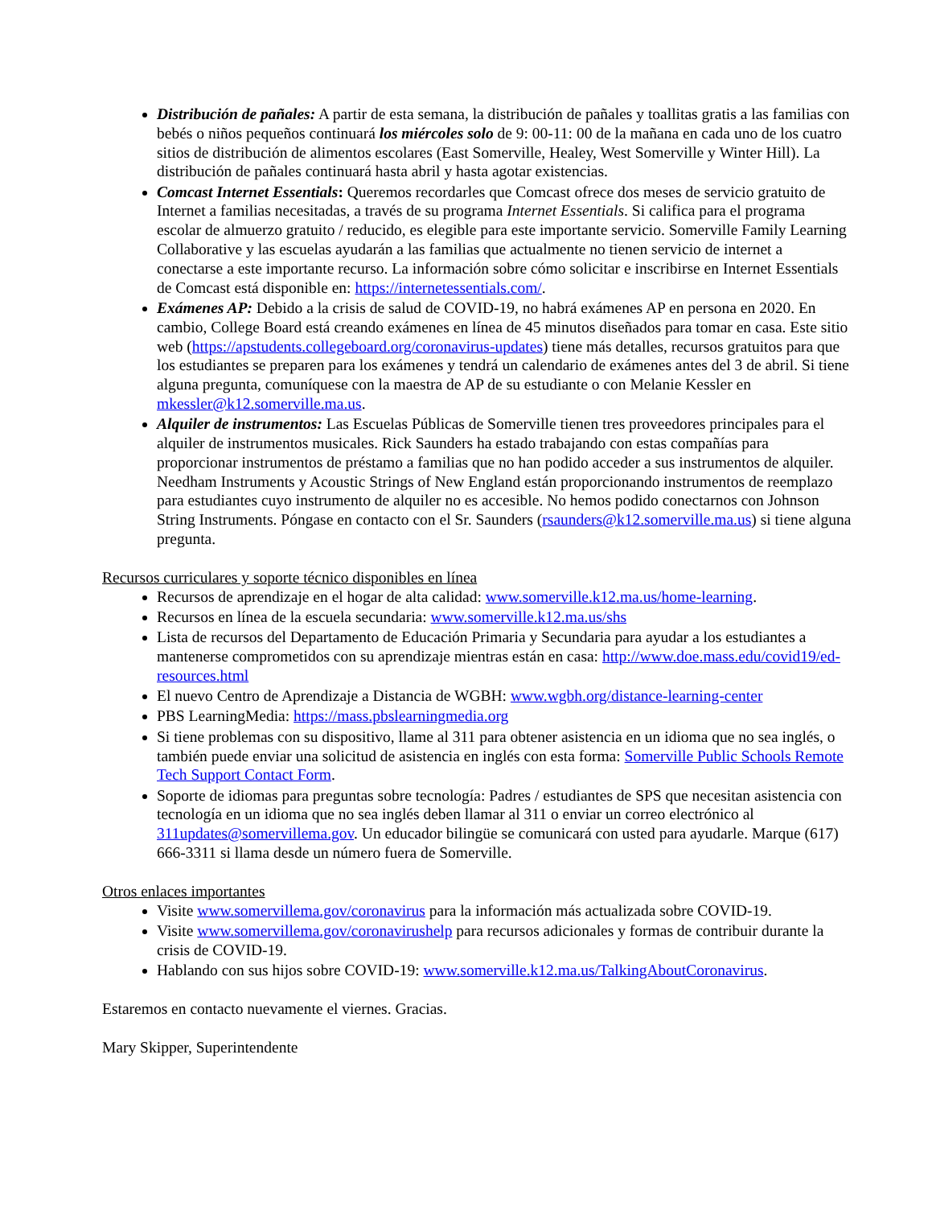Distribución de pañales: A partir de esta semana, la distribución de pañales y toallitas gratis a las familias con bebés o niños pequeños continuará los miércoles solo de 9: 00-11: 00 de la mañana en cada uno de los cuatro sitios de distribución de alimentos escolares (East Somerville, Healey, West Somerville y Winter Hill). La distribución de pañales continuará hasta abril y hasta agotar existencias.
Comcast Internet Essentials: Queremos recordarles que Comcast ofrece dos meses de servicio gratuito de Internet a familias necesitadas, a través de su programa Internet Essentials. Si califica para el programa escolar de almuerzo gratuito / reducido, es elegible para este importante servicio. Somerville Family Learning Collaborative y las escuelas ayudarán a las familias que actualmente no tienen servicio de internet a conectarse a este importante recurso. La información sobre cómo solicitar e inscribirse en Internet Essentials de Comcast está disponible en: https://internetessentials.com/.
Exámenes AP: Debido a la crisis de salud de COVID-19, no habrá exámenes AP en persona en 2020. En cambio, College Board está creando exámenes en línea de 45 minutos diseñados para tomar en casa. Este sitio web (https://apstudents.collegeboard.org/coronavirus-updates) tiene más detalles, recursos gratuitos para que los estudiantes se preparen para los exámenes y tendrá un calendario de exámenes antes del 3 de abril. Si tiene alguna pregunta, comuníquese con la maestra de AP de su estudiante o con Melanie Kessler en mkessler@k12.somerville.ma.us.
Alquiler de instrumentos: Las Escuelas Públicas de Somerville tienen tres proveedores principales para el alquiler de instrumentos musicales. Rick Saunders ha estado trabajando con estas compañías para proporcionar instrumentos de préstamo a familias que no han podido acceder a sus instrumentos de alquiler. Needham Instruments y Acoustic Strings of New England están proporcionando instrumentos de reemplazo para estudiantes cuyo instrumento de alquiler no es accesible. No hemos podido conectarnos con Johnson String Instruments. Póngase en contacto con el Sr. Saunders (rsaunders@k12.somerville.ma.us) si tiene alguna pregunta.
Recursos curriculares y soporte técnico disponibles en línea
Recursos de aprendizaje en el hogar de alta calidad: www.somerville.k12.ma.us/home-learning.
Recursos en línea de la escuela secundaria: www.somerville.k12.ma.us/shs
Lista de recursos del Departamento de Educación Primaria y Secundaria para ayudar a los estudiantes a mantenerse comprometidos con su aprendizaje mientras están en casa: http://www.doe.mass.edu/covid19/ed-resources.html
El nuevo Centro de Aprendizaje a Distancia de WGBH: www.wgbh.org/distance-learning-center
PBS LearningMedia: https://mass.pbslearningmedia.org
Si tiene problemas con su dispositivo, llame al 311 para obtener asistencia en un idioma que no sea inglés, o también puede enviar una solicitud de asistencia en inglés con esta forma: Somerville Public Schools Remote Tech Support Contact Form.
Soporte de idiomas para preguntas sobre tecnología: Padres / estudiantes de SPS que necesitan asistencia con tecnología en un idioma que no sea inglés deben llamar al 311 o enviar un correo electrónico al 311updates@somervillema.gov. Un educador bilingüe se comunicará con usted para ayudarle. Marque (617) 666-3311 si llama desde un número fuera de Somerville.
Otros enlaces importantes
Visite www.somervillema.gov/coronavirus para la información más actualizada sobre COVID-19.
Visite www.somervillema.gov/coronavirushelp para recursos adicionales y formas de contribuir durante la crisis de COVID-19.
Hablando con sus hijos sobre COVID-19: www.somerville.k12.ma.us/TalkingAboutCoronavirus.
Estaremos en contacto nuevamente el viernes. Gracias.
Mary Skipper, Superintendente